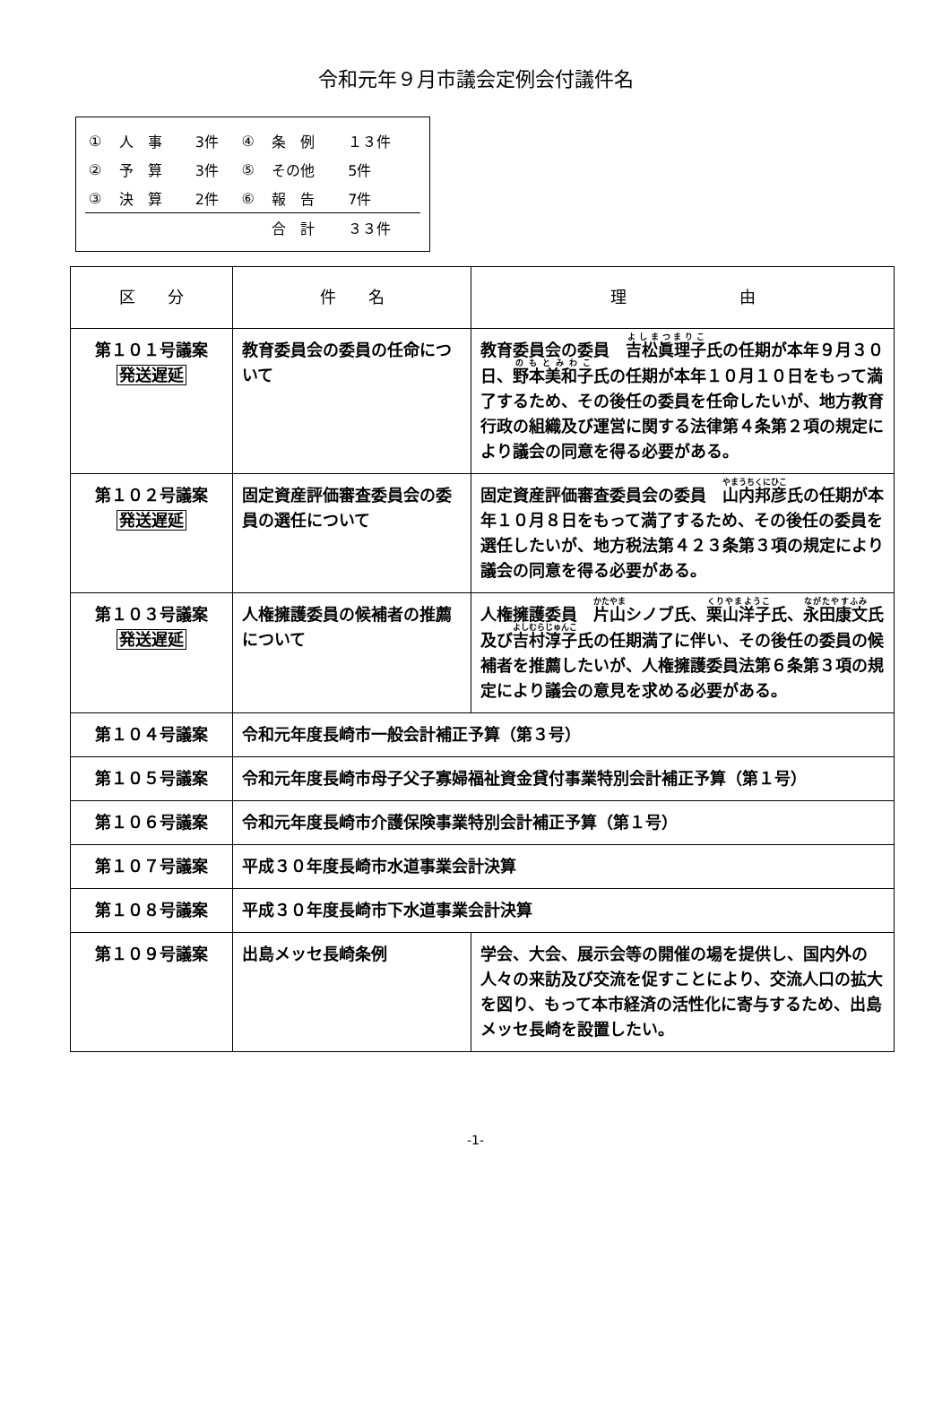令和元年９月市議会定例会付議件名
| ① | 人 事 | 3件 | ④ | 条 例 | １３件 |
| ② | 予 算 | 3件 | ⑤ | その他 | 5件 |
| ③ | 決 算 | 2件 | ⑥ | 報 告 | 7件 |
| | | | | 合 計 | ３３件 |
| 区 分 | 件 名 | 理 由 |
| --- | --- | --- |
| 第１０１号議案 発送遅延 | 教育委員会の委員の任命について | 教育委員会の委員 吉松眞理子 氏の任期が本年９月３０日、 野本美和子 氏の任期が本年１０月１０日をもって満了するため、その後任の委員を任命したいが、地方教育行政の組織及び運営に関する法律第４条第２項の規定により議会の同意を得る必要がある。 |
| 第１０２号議案 発送遅延 | 固定資産評価審査委員会の委員の選任について | 固定資産評価審査委員会の委員 山内邦彦 氏の任期が本年１０月８日をもって満了するため、その後任の委員を選任したいが、地方税法第４２３条第３項の規定により議会の同意を得る必要がある。 |
| 第１０３号議案 発送遅延 | 人権擁護委員の候補者の推薦について | 人権擁護委員 片山 シノブ氏、 栗山洋子 氏、 永田康文 氏及び 吉村淳子 氏の任期満了に伴い、その後任の委員の候補者を推薦したいが、人権擁護委員法第６条第３項の規定により議会の意見を求める必要がある。 |
| 第１０４号議案 | 令和元年度長崎市一般会計補正予算（第３号） | |
| 第１０５号議案 | 令和元年度長崎市母子父子寡婦福祉資金貸付事業特別会計補正予算（第１号） | |
| 第１０６号議案 | 令和元年度長崎市介護保険事業特別会計補正予算（第１号） | |
| 第１０７号議案 | 平成３０年度長崎市水道事業会計決算 | |
| 第１０８号議案 | 平成３０年度長崎市下水道事業会計決算 | |
| 第１０９号議案 | 出島メッセ長崎条例 | 学会、大会、展示会等の開催の場を提供し、国内外の人々の来訪及び交流を促すことにより、交流人口の拡大を図り、もって本市経済の活性化に寄与するため、出島メッセ長崎を設置したい。 |
-1-